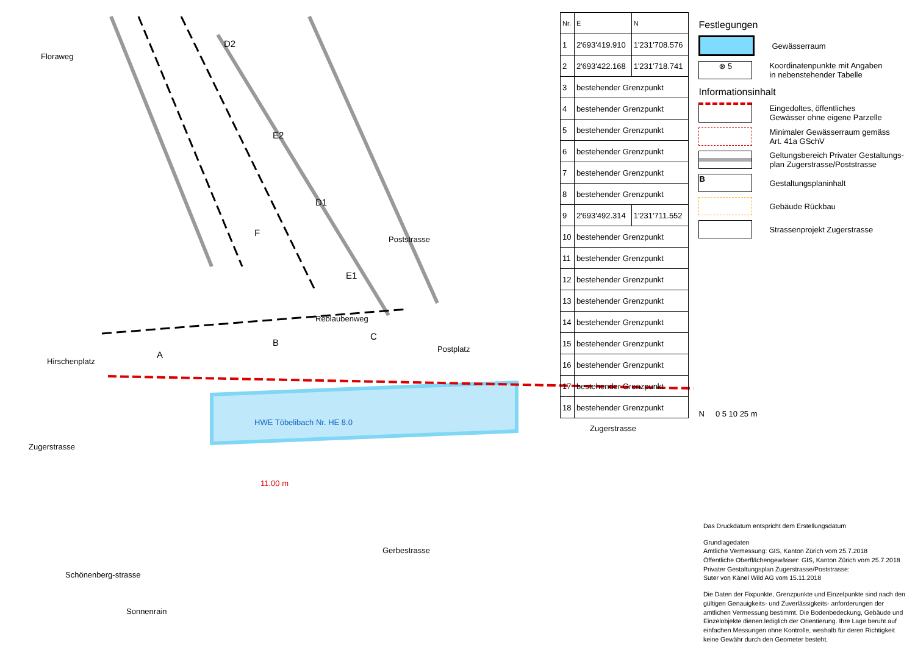A
B
C
F
D1
D2
E2
E1
Zugerstrasse
Zugerstrasse
Reblaubenweg
Gerbestrasse
HWE Töbelibach Nr. HE 8.0
11.00 m
Hirschenplatz
Postplatz
Floraweg
Poststrasse
Schönenberg-strasse
Sonnenrain
| Nr. | E | N |
| --- | --- | --- |
| 1 | 2'693'419.910 | 1'231'708.576 |
| 2 | 2'693'422.168 | 1'231'718.741 |
| 3 | bestehender Grenzpunkt | |
| 4 | bestehender Grenzpunkt | |
| 5 | bestehender Grenzpunkt | |
| 6 | bestehender Grenzpunkt | |
| 7 | bestehender Grenzpunkt | |
| 8 | bestehender Grenzpunkt | |
| 9 | 2'693'492.314 | 1'231'711.552 |
| 10 | bestehender Grenzpunkt | |
| 11 | bestehender Grenzpunkt | |
| 12 | bestehender Grenzpunkt | |
| 13 | bestehender Grenzpunkt | |
| 14 | bestehender Grenzpunkt | |
| 15 | bestehender Grenzpunkt | |
| 16 | bestehender Grenzpunkt | |
| 17 | bestehender Grenzpunkt | |
| 18 | bestehender Grenzpunkt | |
Festlegungen
Gewässerraum
⊗ 5
Koordinatenpunkte mit Angaben
in nebenstehender Tabelle
Informationsinhalt
Eingedoltes, öffentliches
Gewässer ohne eigene Parzelle
Minimaler Gewässerraum gemäss
Art. 41a GSchV
Geltungsbereich Privater Gestaltungs-
plan Zugerstrasse/Poststrasse
B
Gestaltungsplaninhalt
Gebäude Rückbau
Strassenprojekt Zugerstrasse
N 0 5 10 25 m
Das Druckdatum entspricht dem Erstellungsdatum
Grundlagedaten
Amtliche Vermessung: GIS, Kanton Zürich vom 25.7.2018
Öffentliche Oberflächengewässer: GIS, Kanton Zürich vom 25.7.2018
Privater Gestaltungsplan Zugerstrasse/Poststrasse:
Suter von Känel Wild AG vom 15.11.2018
Die Daten der Fixpunkte, Grenzpunkte und Einzelpunkte sind nach den gültigen Genauigkeits- und Zuverlässigkeits- anforderungen der amtlichen Vermessung bestimmt. Die Bodenbedeckung, Gebäude und Einzelobjekte dienen lediglich der Orientierung. Ihre Lage beruht auf einfachen Messungen ohne Kontrolle, weshalb für deren Richtigkeit keine Gewähr durch den Geometer besteht.